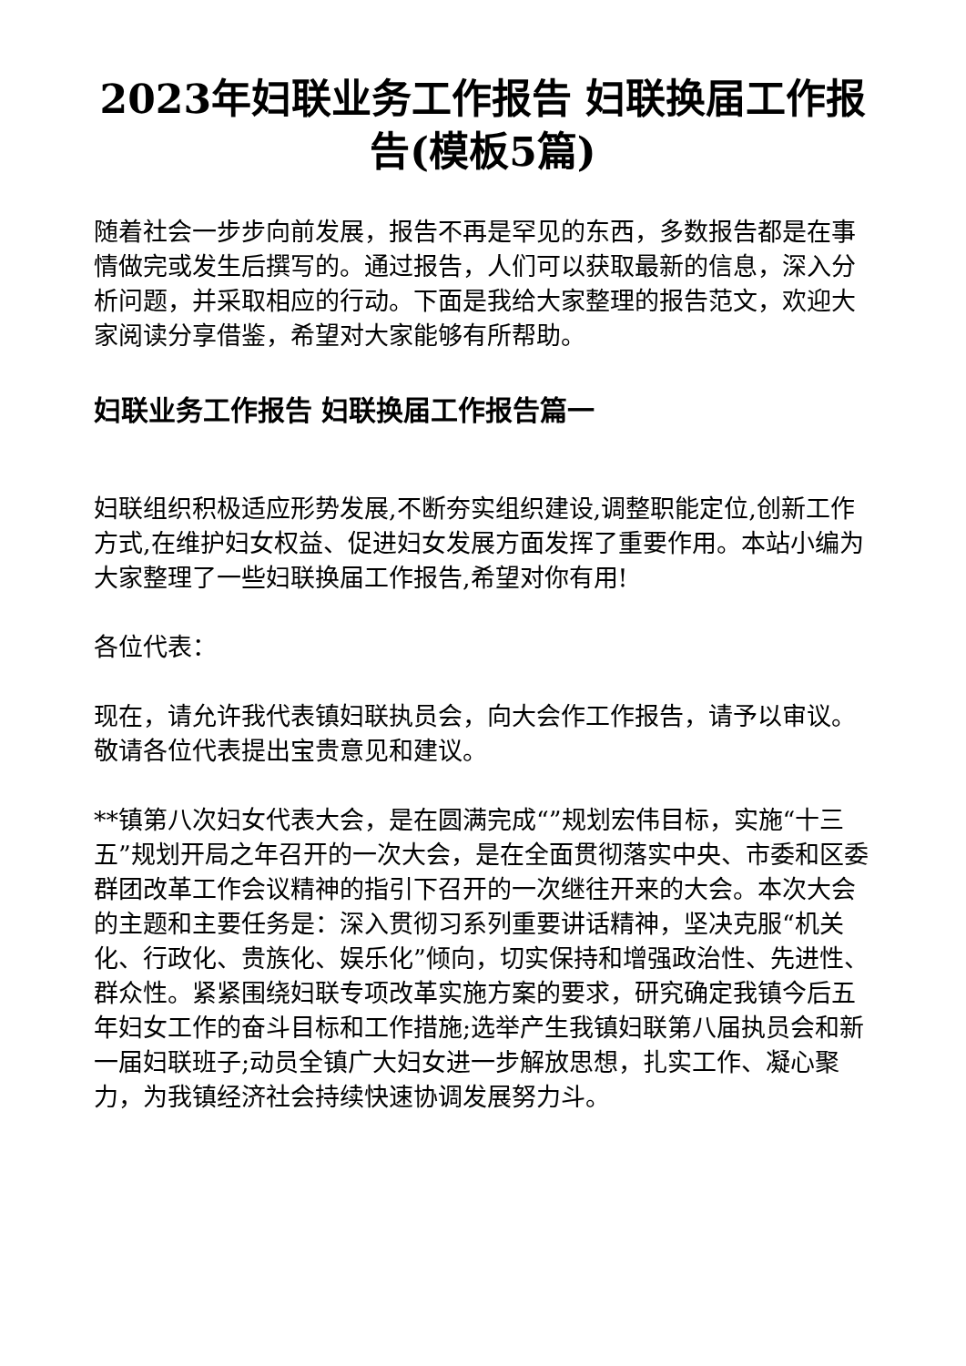2023年妇联业务工作报告 妇联换届工作报告(模板5篇)
随着社会一步步向前发展，报告不再是罕见的东西，多数报告都是在事情做完或发生后撰写的。通过报告，人们可以获取最新的信息，深入分析问题，并采取相应的行动。下面是我给大家整理的报告范文，欢迎大家阅读分享借鉴，希望对大家能够有所帮助。
妇联业务工作报告 妇联换届工作报告篇一
妇联组织积极适应形势发展,不断夯实组织建设,调整职能定位,创新工作方式,在维护妇女权益、促进妇女发展方面发挥了重要作用。本站小编为大家整理了一些妇联换届工作报告,希望对你有用!
各位代表：
现在，请允许我代表镇妇联执员会，向大会作工作报告，请予以审议。敬请各位代表提出宝贵意见和建议。
**镇第八次妇女代表大会，是在圆满完成“”规划宏伟目标，实施“十三五”规划开局之年召开的一次大会，是在全面贯彻落实中央、市委和区委群团改革工作会议精神的指引下召开的一次继往开来的大会。本次大会的主题和主要任务是：深入贯彻习系列重要讲话精神，坚决克服“机关化、行政化、贵族化、娱乐化”倾向，切实保持和增强政治性、先进性、群众性。紧紧围绕妇联专项改革实施方案的要求，研究确定我镇今后五年妇女工作的奋斗目标和工作措施;选举产生我镇妇联第八届执员会和新一届妇联班子;动员全镇广大妇女进一步解放思想，扎实工作、凝心聚力，为我镇经济社会持续快速协调发展努力斗。